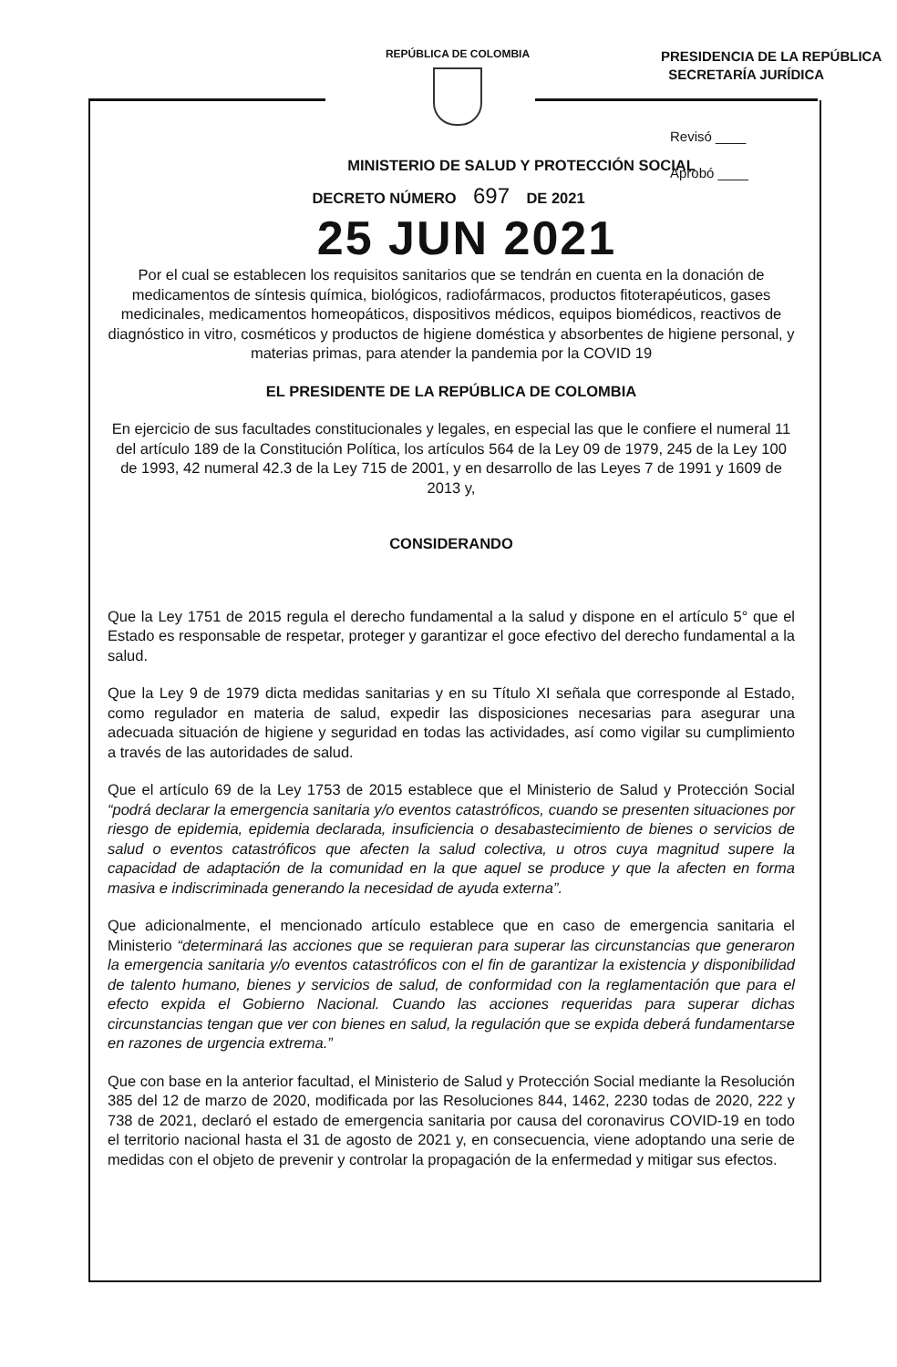REPÚBLICA DE COLOMBIA
PRESIDENCIA DE LA REPÚBLICA
SECRETARÍA JURÍDICA
Revisó ____
Aprobó ____
MINISTERIO DE SALUD Y PROTECCIÓN SOCIAL
DECRETO NÚMERO 697 DE 2021
25 JUN 2021
Por el cual se establecen los requisitos sanitarios que se tendrán en cuenta en la donación de medicamentos de síntesis química, biológicos, radiofármacos, productos fitoterapéuticos, gases medicinales, medicamentos homeopáticos, dispositivos médicos, equipos biomédicos, reactivos de diagnóstico in vitro, cosméticos y productos de higiene doméstica y absorbentes de higiene personal, y materias primas, para atender la pandemia por la COVID 19
EL PRESIDENTE DE LA REPÚBLICA DE COLOMBIA
En ejercicio de sus facultades constitucionales y legales, en especial las que le confiere el numeral 11 del artículo 189 de la Constitución Política, los artículos 564 de la Ley 09 de 1979, 245 de la Ley 100 de 1993, 42 numeral 42.3 de la Ley 715 de 2001, y en desarrollo de las Leyes 7 de 1991 y 1609 de 2013 y,
CONSIDERANDO
Que la Ley 1751 de 2015 regula el derecho fundamental a la salud y dispone en el artículo 5° que el Estado es responsable de respetar, proteger y garantizar el goce efectivo del derecho fundamental a la salud.
Que la Ley 9 de 1979 dicta medidas sanitarias y en su Título XI señala que corresponde al Estado, como regulador en materia de salud, expedir las disposiciones necesarias para asegurar una adecuada situación de higiene y seguridad en todas las actividades, así como vigilar su cumplimiento a través de las autoridades de salud.
Que el artículo 69 de la Ley 1753 de 2015 establece que el Ministerio de Salud y Protección Social “podrá declarar la emergencia sanitaria y/o eventos catastróficos, cuando se presenten situaciones por riesgo de epidemia, epidemia declarada, insuficiencia o desabastecimiento de bienes o servicios de salud o eventos catastróficos que afecten la salud colectiva, u otros cuya magnitud supere la capacidad de adaptación de la comunidad en la que aquel se produce y que la afecten en forma masiva e indiscriminada generando la necesidad de ayuda externa”.
Que adicionalmente, el mencionado artículo establece que en caso de emergencia sanitaria el Ministerio “determinará las acciones que se requieran para superar las circunstancias que generaron la emergencia sanitaria y/o eventos catastróficos con el fin de garantizar la existencia y disponibilidad de talento humano, bienes y servicios de salud, de conformidad con la reglamentación que para el efecto expida el Gobierno Nacional. Cuando las acciones requeridas para superar dichas circunstancias tengan que ver con bienes en salud, la regulación que se expida deberá fundamentarse en razones de urgencia extrema.”
Que con base en la anterior facultad, el Ministerio de Salud y Protección Social mediante la Resolución 385 del 12 de marzo de 2020, modificada por las Resoluciones 844, 1462, 2230 todas de 2020, 222 y 738 de 2021, declaró el estado de emergencia sanitaria por causa del coronavirus COVID-19 en todo el territorio nacional hasta el 31 de agosto de 2021 y, en consecuencia, viene adoptando una serie de medidas con el objeto de prevenir y controlar la propagación de la enfermedad y mitigar sus efectos.